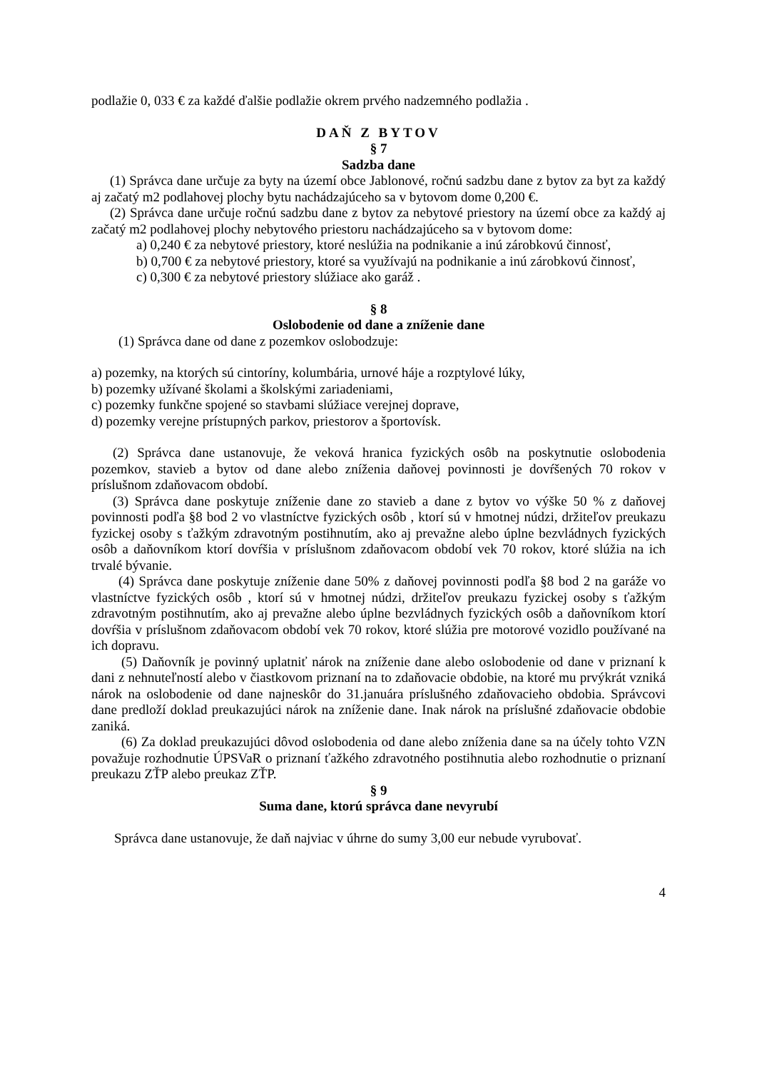podlažie 0, 033 € za každé ďalšie podlažie okrem prvého nadzemného podlažia .
DAŇ Z BYTOV
§ 7
Sadzba dane
(1) Správca dane určuje za byty na území obce Jablonové, ročnú sadzbu dane z bytov za byt za každý aj začatý m2 podlahovej plochy bytu nachádzajúceho sa v bytovom dome 0,200 €.
(2) Správca dane určuje ročnú sadzbu dane z bytov za nebytové priestory na území obce za každý aj začatý m2 podlahovej plochy nebytového priestoru nachádzajúceho sa v bytovom dome:
a) 0,240 € za nebytové priestory, ktoré neslúžia na podnikanie a inú zárobkovú činnosť,
b) 0,700 € za nebytové priestory, ktoré sa využívajú na podnikanie a inú zárobkovú činnosť,
c) 0,300 € za nebytové priestory slúžiace ako garáž .
§ 8
Oslobodenie od dane a zníženie dane
(1) Správca dane od dane z pozemkov oslobodzuje:
a) pozemky, na ktorých sú cintoríny, kolumbária, urnové háje a rozptylové lúky,
b) pozemky užívané školami a školskými zariadeniami,
c) pozemky funkčne spojené so stavbami slúžiace verejnej doprave,
d) pozemky verejne prístupných parkov, priestorov a športovísk.
(2) Správca dane ustanovuje, že veková hranica fyzických osôb na poskytnutie oslobodenia pozemkov, stavieb a bytov od dane alebo zníženia daňovej povinnosti je dovŕšených 70 rokov v príslušnom zdaňovacom období.
(3) Správca dane poskytuje zníženie dane zo stavieb a dane z bytov vo výške 50 % z daňovej povinnosti podľa §8 bod 2 vo vlastníctve fyzických osôb , ktorí sú v hmotnej núdzi, držiteľov preukazu fyzickej osoby s ťažkým zdravotným postihnutím, ako aj prevažne alebo úplne bezvládnych fyzických osôb a daňovníkom ktorí dovŕšia v príslušnom zdaňovacom období vek 70 rokov, ktoré slúžia na ich trvalé bývanie.
(4) Správca dane poskytuje zníženie dane 50% z daňovej povinnosti podľa §8 bod 2 na garáže vo vlastníctve fyzických osôb , ktorí sú v hmotnej núdzi, držiteľov preukazu fyzickej osoby s ťažkým zdravotným postihnutím, ako aj prevažne alebo úplne bezvládnych fyzických osôb a daňovníkom ktorí dovŕšia v príslušnom zdaňovacom období vek 70 rokov, ktoré slúžia pre motorové vozidlo používané na ich dopravu.
(5) Daňovník je povinný uplatniť nárok na zníženie dane alebo oslobodenie od dane v priznaní k dani z nehnuteľností alebo v čiastkovom priznaní na to zdaňovacie obdobie, na ktoré mu prvýkrát vzniká nárok na oslobodenie od dane najneskôr do 31.januára príslušného zdaňovacieho obdobia. Správcovi dane predloží doklad preukazujúci nárok na zníženie dane. Inak nárok na príslušné zdaňovacie obdobie zaniká.
(6) Za doklad preukazujúci dôvod oslobodenia od dane alebo zníženia dane sa na účely tohto VZN považuje rozhodnutie ÚPSVaR o priznaní ťažkého zdravotného postihnutia alebo rozhodnutie o priznaní preukazu ZŤP alebo preukaz ZŤP.
§ 9
Suma dane, ktorú správca dane nevyrubí
Správca dane ustanovuje, že daň najviac v úhrne do sumy 3,00 eur nebude vyrubovať.
4